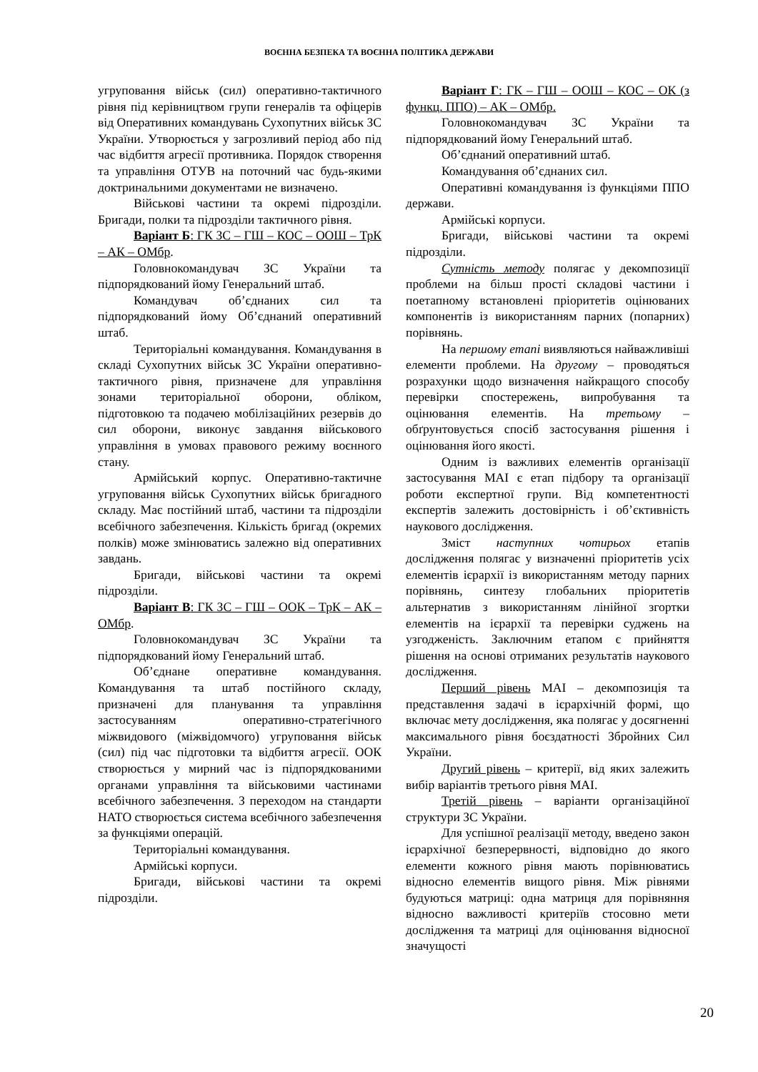ВОЄННА БЕЗПЕКА ТА ВОЄННА ПОЛІТИКА ДЕРЖАВИ
угруповання військ (сил) оперативно-тактичного рівня під керівництвом групи генералів та офіцерів від Оперативних командувань Сухопутних військ ЗС України. Утворюється у загрозливий період або під час відбиття агресії противника. Порядок створення та управління ОТУВ на поточний час будь-якими доктринальними документами не визначено.
Військові частини та окремі підрозділи. Бригади, полки та підрозділи тактичного рівня.
Варіант Б: ГК ЗС – ГШ – КОС – ООШ – ТрК – АК – ОМбр.
Головнокомандувач ЗС України та підпорядкований йому Генеральний штаб.
Командувач об’єднаних сил та підпорядкований йому Об’єднаний оперативний штаб.
Територіальні командування. Командування в складі Сухопутних військ ЗС України оперативно-тактичного рівня, призначене для управління зонами територіальної оборони, обліком, підготовкою та подачею мобілізаційних резервів до сил оборони, виконує завдання військового управління в умовах правового режиму воєнного стану.
Армійський корпус. Оперативно-тактичне угруповання військ Сухопутних військ бригадного складу. Має постійний штаб, частини та підрозділи всебічного забезпечення. Кількість бригад (окремих полків) може змінюватись залежно від оперативних завдань.
Бригади, військові частини та окремі підрозділи.
Варіант В: ГК ЗС – ГШ – ООК – ТрК – АК – ОМбр.
Головнокомандувач ЗС України та підпорядкований йому Генеральний штаб.
Об’єднане оперативне командування. Командування та штаб постійного складу, призначені для планування та управління застосуванням оперативно-стратегічного міжвидового (міжвідомчого) угруповання військ (сил) під час підготовки та відбиття агресії. ООК створюється у мирний час із підпорядкованими органами управління та військовими частинами всебічного забезпечення. З переходом на стандарти НАТО створюється система всебічного забезпечення за функціями операцій.
Територіальні командування.
Армійські корпуси.
Бригади, військові частини та окремі підрозділи.
Варіант Г: ГК – ГШ – ООШ – КОС – ОК (з функц. ППО) – АК – ОМбр.
Головнокомандувач ЗС України та підпорядкований йому Генеральний штаб.
Об’єднаний оперативний штаб.
Командування об’єднаних сил.
Оперативні командування із функціями ППО держави.
Армійські корпуси.
Бригади, військові частини та окремі підрозділи.
Сутність методу полягає у декомпозиції проблеми на більш прості складові частини і поетапному встановлені пріоритетів оцінюваних компонентів із використанням парних (попарних) порівнянь.
На першому етапі виявляються найважливіші елементи проблеми. На другому – проводяться розрахунки щодо визначення найкращого способу перевірки спостережень, випробування та оцінювання елементів. На третьому – обґрунтовується спосіб застосування рішення і оцінювання його якості.
Одним із важливих елементів організації застосування МАІ є етап підбору та організації роботи експертної групи. Від компетентності експертів залежить достовірність і об’єктивність наукового дослідження.
Зміст наступних чотирьох етапів дослідження полягає у визначенні пріоритетів усіх елементів ієрархії із використанням методу парних порівнянь, синтезу глобальних пріоритетів альтернатив з використанням лінійної згортки елементів на ієрархії та перевірки суджень на узгодженість. Заключним етапом є прийняття рішення на основі отриманих результатів наукового дослідження.
Перший рівень МАІ – декомпозиція та представлення задачі в ієрархічній формі, що включає мету дослідження, яка полягає у досягненні максимального рівня боєздатності Збройних Сил України.
Другий рівень – критерії, від яких залежить вибір варіантів третього рівня МАІ.
Третій рівень – варіанти організаційної структури ЗС України.
Для успішної реалізації методу, введено закон ієрархічної безперервності, відповідно до якого елементи кожного рівня мають порівнюватись відносно елементів вищого рівня. Між рівнями будуються матриці: одна матриця для порівняння відносно важливості критеріїв стосовно мети дослідження та матриці для оцінювання відносної значущості
20